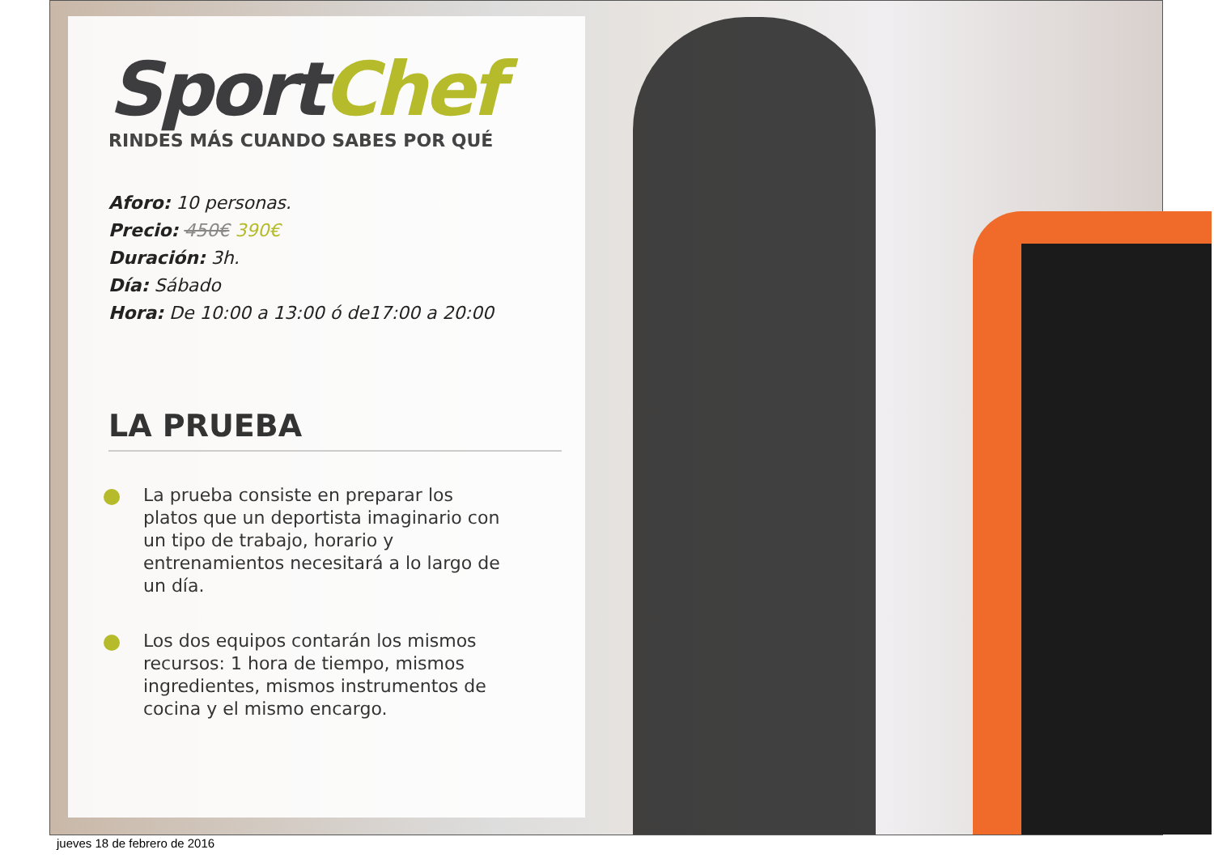Sport Chef
RINDES MÁS CUANDO SABES POR QUÉ
Aforo: 10 personas.
Precio: 450€ 390€
Duración: 3h.
Día: Sábado
Hora: De 10:00 a 13:00 ó de17:00 a 20:00
LA PRUEBA
La prueba consiste en preparar los platos que un deportista imaginario con un tipo de trabajo, horario y entrenamientos necesitará a lo largo de un día.
Los dos equipos contarán los mismos recursos: 1 hora de tiempo, mismos ingredientes, mismos instrumentos de cocina y el mismo encargo.
jueves 18 de febrero de 2016